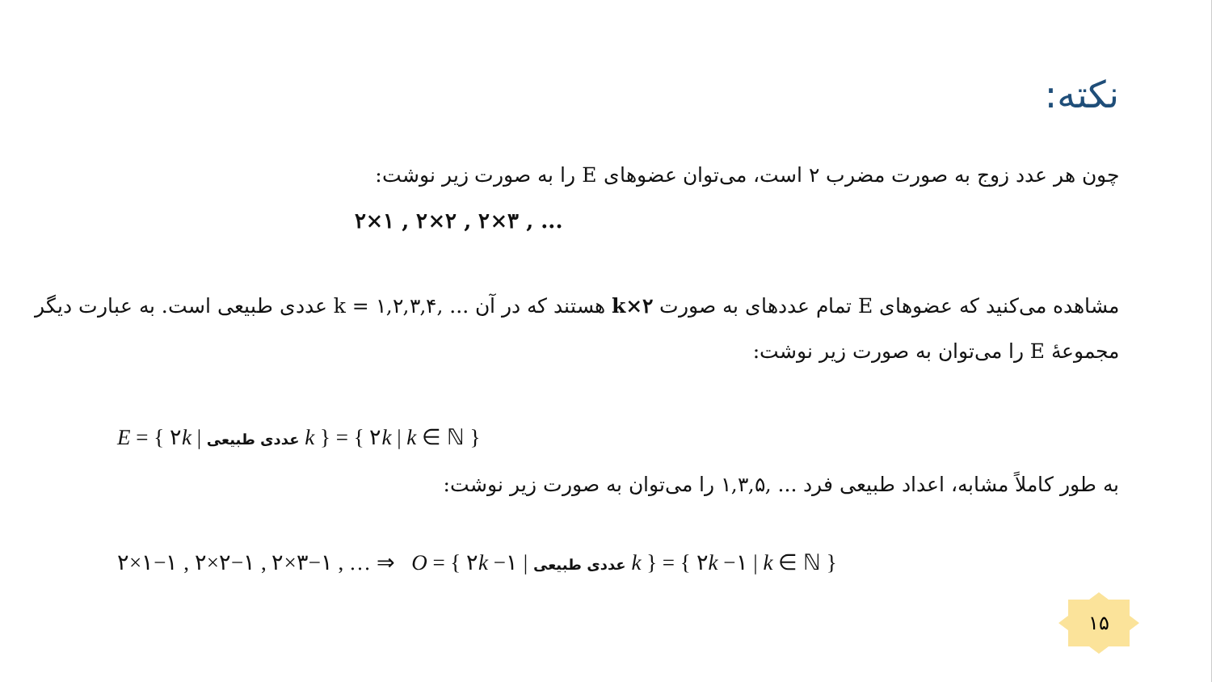نکته:
چون هر عدد زوج به صورت مضرب ۲ است، می‌توان عضوهای E را به صورت زیر نوشت:
۲×۱ , ۲×۲ , ۲×۳ , ...
مشاهده می‌کنید که عضوهای E تمام عددهای به صورت ۲×k هستند که در آن ... ,۱,۲,۳,۴ = k عددی طبیعی است. به عبارت دیگر مجموعهٔ E را می‌توان به صورت زیر نوشت:
E = { ۲k | عددی طبیعی k } = { ۲k | k ∈ ℕ }
به طور کاملاً مشابه، اعداد طبیعی فرد ... ,۱,۳,۵ را می‌توان به صورت زیر نوشت:
۲×۱−۱ , ۲×۲−۱ , ۲×۳−۱ , … ⇒ O = { ۲k −۱ | عددی طبیعی k } = { ۲k −۱ | k ∈ ℕ }
۱۵